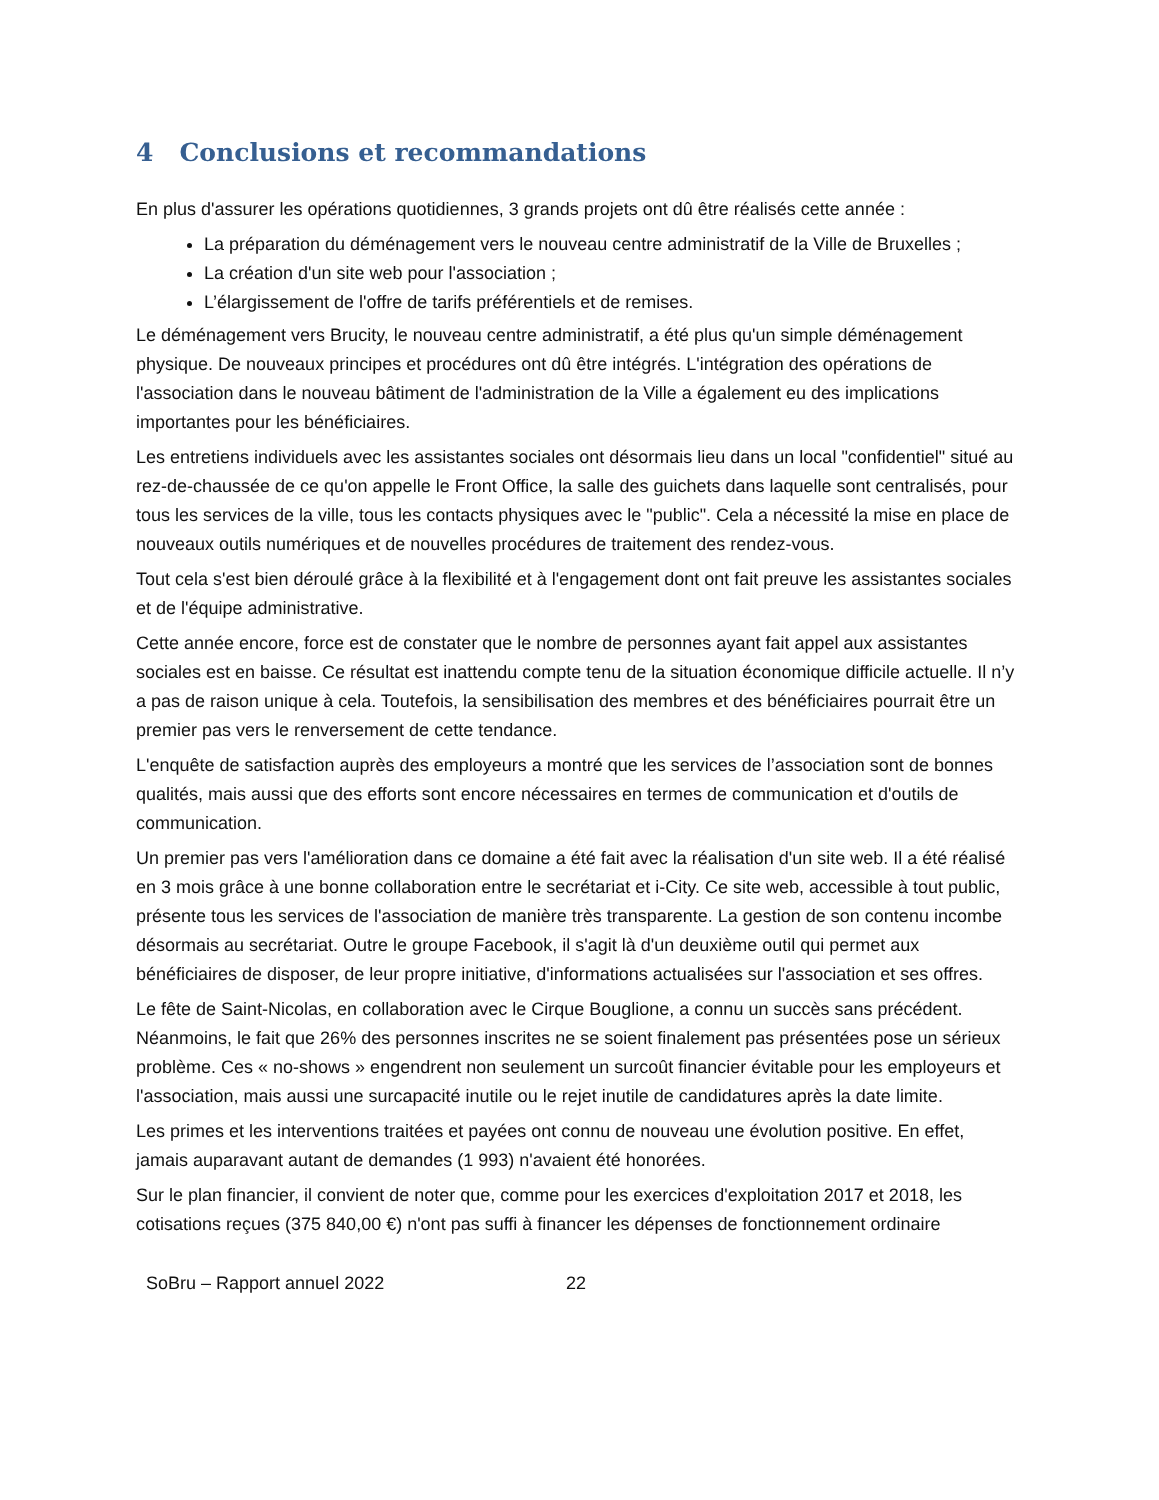4 Conclusions et recommandations
En plus d'assurer les opérations quotidiennes, 3 grands projets ont dû être réalisés cette année :
La préparation du déménagement vers le nouveau centre administratif de la Ville de Bruxelles ;
La création d'un site web pour l'association ;
L’élargissement de l'offre de tarifs préférentiels et de remises.
Le déménagement vers Brucity, le nouveau centre administratif, a été plus qu'un simple déménagement physique. De nouveaux principes et procédures ont dû être intégrés. L'intégration des opérations de l'association dans le nouveau bâtiment de l'administration de la Ville a également eu des implications importantes pour les bénéficiaires.
Les entretiens individuels avec les assistantes sociales ont désormais lieu dans un local "confidentiel" situé au rez-de-chaussée de ce qu'on appelle le Front Office, la salle des guichets dans laquelle sont centralisés, pour tous les services de la ville, tous les contacts physiques avec le "public". Cela a nécessité la mise en place de nouveaux outils numériques et de nouvelles procédures de traitement des rendez-vous.
Tout cela s'est bien déroulé grâce à la flexibilité et à l'engagement dont ont fait preuve les assistantes sociales et de l'équipe administrative.
Cette année encore, force est de constater que le nombre de personnes ayant fait appel aux assistantes sociales est en baisse. Ce résultat est inattendu compte tenu de la situation économique difficile actuelle. Il n’y a pas de raison unique à cela. Toutefois, la sensibilisation des membres et des bénéficiaires pourrait être un premier pas vers le renversement de cette tendance.
L'enquête de satisfaction auprès des employeurs a montré que les services de l’association sont de bonnes qualités, mais aussi que des efforts sont encore nécessaires en termes de communication et d'outils de communication.
Un premier pas vers l'amélioration dans ce domaine a été fait avec la réalisation d'un site web. Il a été réalisé en 3 mois grâce à une bonne collaboration entre le secrétariat et i-City. Ce site web, accessible à tout public, présente tous les services de l'association de manière très transparente. La gestion de son contenu incombe désormais au secrétariat. Outre le groupe Facebook, il s'agit là d'un deuxième outil qui permet aux bénéficiaires de disposer, de leur propre initiative, d'informations actualisées sur l'association et ses offres.
Le fête de Saint-Nicolas, en collaboration avec le Cirque Bouglione, a connu un succès sans précédent. Néanmoins, le fait que 26% des personnes inscrites ne se soient finalement pas présentées pose un sérieux problème. Ces « no-shows » engendrent non seulement un surcoût financier évitable pour les employeurs et l'association, mais aussi une surcapacité inutile ou le rejet inutile de candidatures après la date limite.
Les primes et les interventions traitées et payées ont connu de nouveau une évolution positive. En effet, jamais auparavant autant de demandes (1 993) n'avaient été honorées.
Sur le plan financier, il convient de noter que, comme pour les exercices d'exploitation 2017 et 2018, les cotisations reçues (375 840,00 €) n'ont pas suffi à financer les dépenses de fonctionnement ordinaire
SoBru – Rapport annuel 2022 22